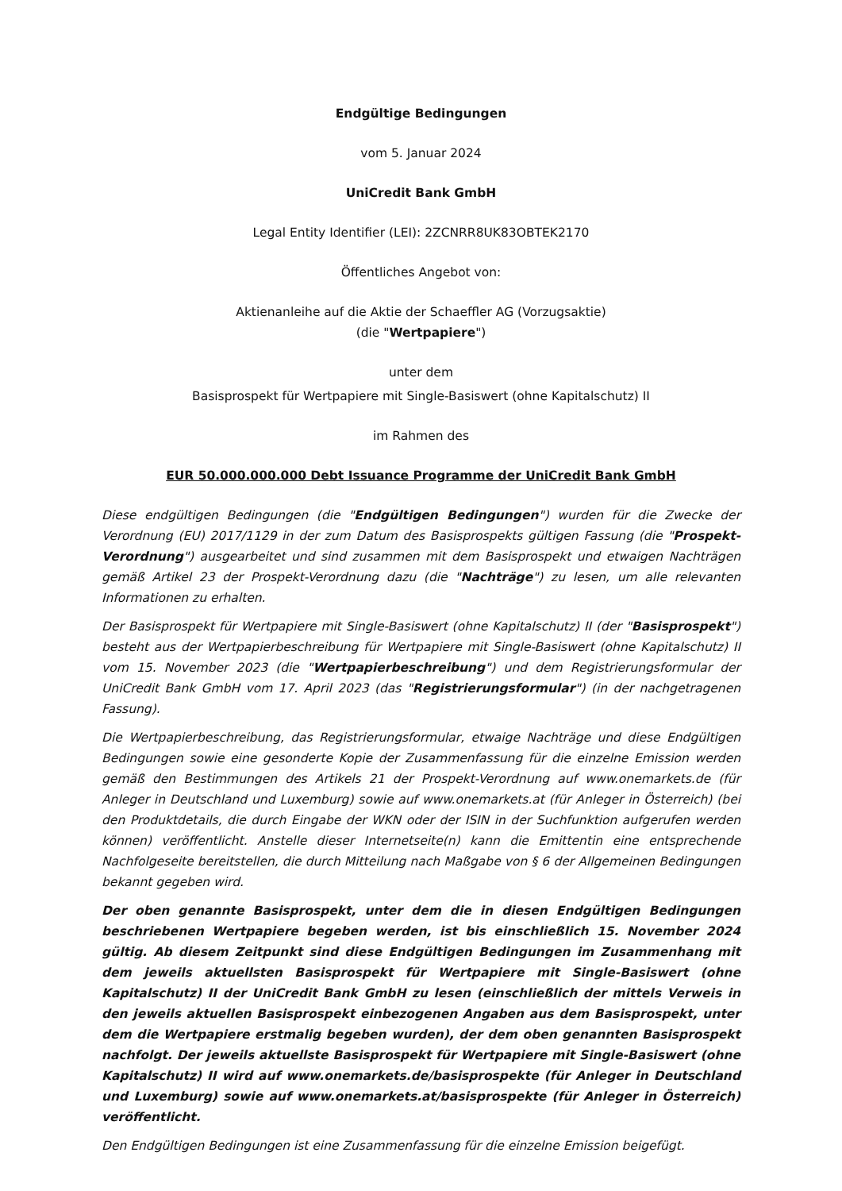Endgültige Bedingungen
vom 5. Januar 2024
UniCredit Bank GmbH
Legal Entity Identifier (LEI): 2ZCNRR8UK83OBTEK2170
Öffentliches Angebot von:
Aktienanleihe auf die Aktie der Schaeffler AG (Vorzugsaktie)
(die "Wertpapiere")
unter dem
Basisprospekt für Wertpapiere mit Single-Basiswert (ohne Kapitalschutz) II
im Rahmen des
EUR 50.000.000.000 Debt Issuance Programme der UniCredit Bank GmbH
Diese endgültigen Bedingungen (die "Endgültigen Bedingungen") wurden für die Zwecke der Verordnung (EU) 2017/1129 in der zum Datum des Basisprospekts gültigen Fassung (die "Prospekt-Verordnung") ausgearbeitet und sind zusammen mit dem Basisprospekt und etwaigen Nachträgen gemäß Artikel 23 der Prospekt-Verordnung dazu (die "Nachträge") zu lesen, um alle relevanten Informationen zu erhalten.
Der Basisprospekt für Wertpapiere mit Single-Basiswert (ohne Kapitalschutz) II (der "Basisprospekt") besteht aus der Wertpapierbeschreibung für Wertpapiere mit Single-Basiswert (ohne Kapitalschutz) II vom 15. November 2023 (die "Wertpapierbeschreibung") und dem Registrierungsformular der UniCredit Bank GmbH vom 17. April 2023 (das "Registrierungsformular") (in der nachgetragenen Fassung).
Die Wertpapierbeschreibung, das Registrierungsformular, etwaige Nachträge und diese Endgültigen Bedingungen sowie eine gesonderte Kopie der Zusammenfassung für die einzelne Emission werden gemäß den Bestimmungen des Artikels 21 der Prospekt-Verordnung auf www.onemarkets.de (für Anleger in Deutschland und Luxemburg) sowie auf www.onemarkets.at (für Anleger in Österreich) (bei den Produktdetails, die durch Eingabe der WKN oder der ISIN in der Suchfunktion aufgerufen werden können) veröffentlicht. Anstelle dieser Internetseite(n) kann die Emittentin eine entsprechende Nachfolgeseite bereitstellen, die durch Mitteilung nach Maßgabe von § 6 der Allgemeinen Bedingungen bekannt gegeben wird.
Der oben genannte Basisprospekt, unter dem die in diesen Endgültigen Bedingungen beschriebenen Wertpapiere begeben werden, ist bis einschließlich 15. November 2024 gültig. Ab diesem Zeitpunkt sind diese Endgültigen Bedingungen im Zusammenhang mit dem jeweils aktuellsten Basisprospekt für Wertpapiere mit Single-Basiswert (ohne Kapitalschutz) II der UniCredit Bank GmbH zu lesen (einschließlich der mittels Verweis in den jeweils aktuellen Basisprospekt einbezogenen Angaben aus dem Basisprospekt, unter dem die Wertpapiere erstmalig begeben wurden), der dem oben genannten Basisprospekt nachfolgt. Der jeweils aktuellste Basisprospekt für Wertpapiere mit Single-Basiswert (ohne Kapitalschutz) II wird auf www.onemarkets.de/basisprospekte (für Anleger in Deutschland und Luxemburg) sowie auf www.onemarkets.at/basisprospekte (für Anleger in Österreich) veröffentlicht.
Den Endgültigen Bedingungen ist eine Zusammenfassung für die einzelne Emission beigefügt.